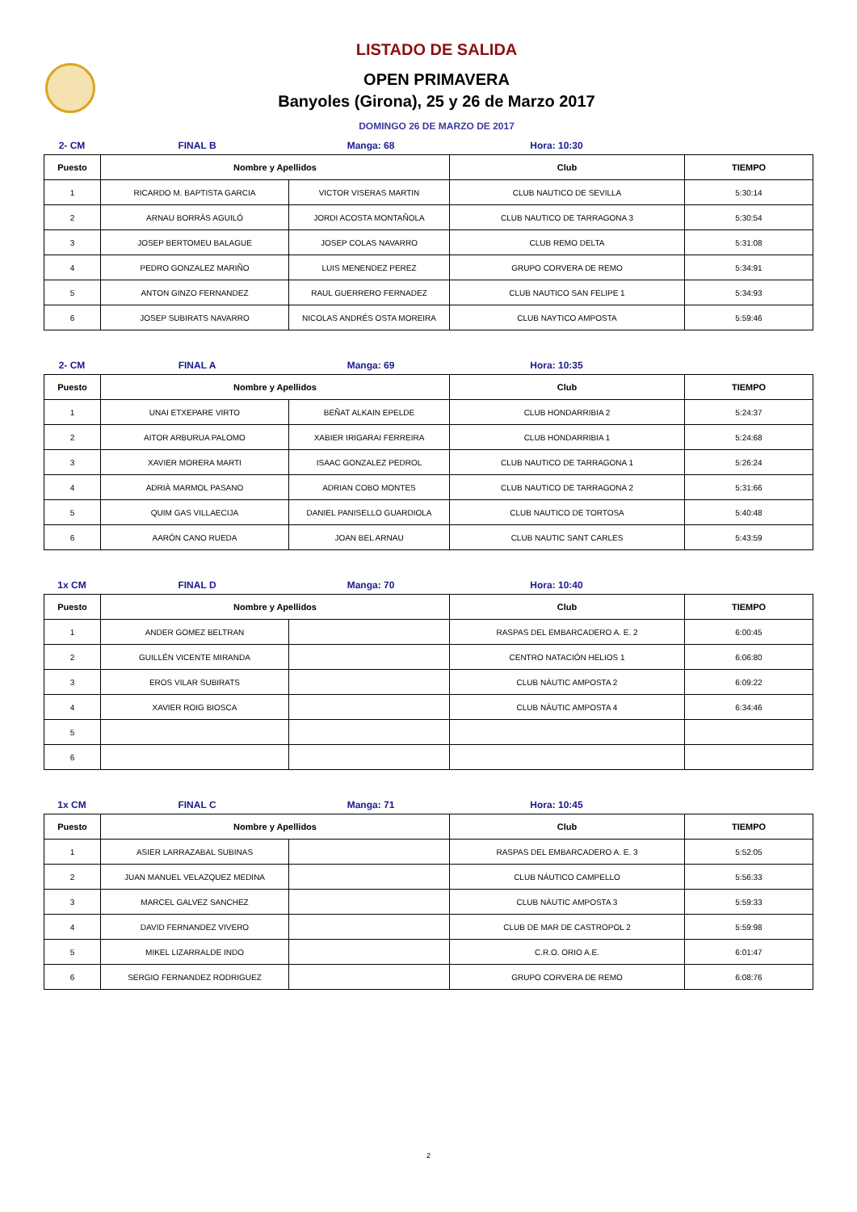LISTADO DE SALIDA
OPEN PRIMAVERA
Banyoles (Girona), 25 y 26 de Marzo 2017
DOMINGO 26 DE MARZO DE 2017
2- CM FINAL B Manga: 68 Hora: 10:30
| Puesto | Nombre y Apellidos | | Club | TIEMPO |
| --- | --- | --- | --- | --- |
| 1 | RICARDO M. BAPTISTA GARCIA | VICTOR VISERAS MARTIN | CLUB NAUTICO DE SEVILLA | 5:30:14 |
| 2 | ARNAU BORRÀS AGUILÓ | JORDI ACOSTA MONTAÑOLA | CLUB NAUTICO DE TARRAGONA 3 | 5:30:54 |
| 3 | JOSEP BERTOMEU BALAGUE | JOSEP COLAS NAVARRO | CLUB REMO DELTA | 5:31:08 |
| 4 | PEDRO GONZALEZ MARIÑO | LUIS MENENDEZ PEREZ | GRUPO CORVERA DE REMO | 5:34:91 |
| 5 | ANTON GINZO FERNANDEZ | RAUL GUERRERO FERNADEZ | CLUB NAUTICO SAN FELIPE 1 | 5:34:93 |
| 6 | JOSEP SUBIRATS NAVARRO | NICOLAS ANDRÉS OSTA MOREIRA | CLUB NAYTICO AMPOSTA | 5:59:46 |
2- CM FINAL A Manga: 69 Hora: 10:35
| Puesto | Nombre y Apellidos | | Club | TIEMPO |
| --- | --- | --- | --- | --- |
| 1 | UNAI ETXEPARE VIRTO | BEÑAT ALKAIN EPELDE | CLUB HONDARRIBIA 2 | 5:24:37 |
| 2 | AITOR ARBURUA PALOMO | XABIER IRIGARAI FERREIRA | CLUB HONDARRIBIA 1 | 5:24:68 |
| 3 | XAVIER MORERA MARTI | ISAAC GONZALEZ PEDROL | CLUB NAUTICO DE TARRAGONA 1 | 5:26:24 |
| 4 | ADRIÀ MARMOL PASANO | ADRIAN COBO MONTES | CLUB NAUTICO DE TARRAGONA 2 | 5:31:66 |
| 5 | QUIM GAS VILLAECIJA | DANIEL PANISELLO GUARDIOLA | CLUB NAUTICO DE TORTOSA | 5:40:48 |
| 6 | AARÓN CANO RUEDA | JOAN BEL ARNAU | CLUB NAUTIC SANT CARLES | 5:43:59 |
1x CM FINAL D Manga: 70 Hora: 10:40
| Puesto | Nombre y Apellidos | | Club | TIEMPO |
| --- | --- | --- | --- | --- |
| 1 | ANDER GOMEZ BELTRAN | | RASPAS DEL EMBARCADERO A. E. 2 | 6:00:45 |
| 2 | GUILLÉN VICENTE MIRANDA | | CENTRO NATACIÓN HELIOS 1 | 6:06:80 |
| 3 | EROS VILAR SUBIRATS | | CLUB NÀUTIC AMPOSTA 2 | 6:09:22 |
| 4 | XAVIER ROIG BIOSCA | | CLUB NÀUTIC AMPOSTA 4 | 6:34:46 |
| 5 | | | | |
| 6 | | | | |
1x CM FINAL C Manga: 71 Hora: 10:45
| Puesto | Nombre y Apellidos | | Club | TIEMPO |
| --- | --- | --- | --- | --- |
| 1 | ASIER LARRAZABAL SUBINAS | | RASPAS DEL EMBARCADERO A. E. 3 | 5:52:05 |
| 2 | JUAN MANUEL VELAZQUEZ MEDINA | | CLUB NÁUTICO CAMPELLO | 5:56:33 |
| 3 | MARCEL GALVEZ SANCHEZ | | CLUB NÀUTIC AMPOSTA 3 | 5:59:33 |
| 4 | DAVID FERNANDEZ VIVERO | | CLUB DE MAR DE CASTROPOL 2 | 5:59:98 |
| 5 | MIKEL LIZARRALDE INDO | | C.R.O. ORIO A.E. | 6:01:47 |
| 6 | SERGIO FERNANDEZ RODRIGUEZ | | GRUPO CORVERA DE REMO | 6:08:76 |
2